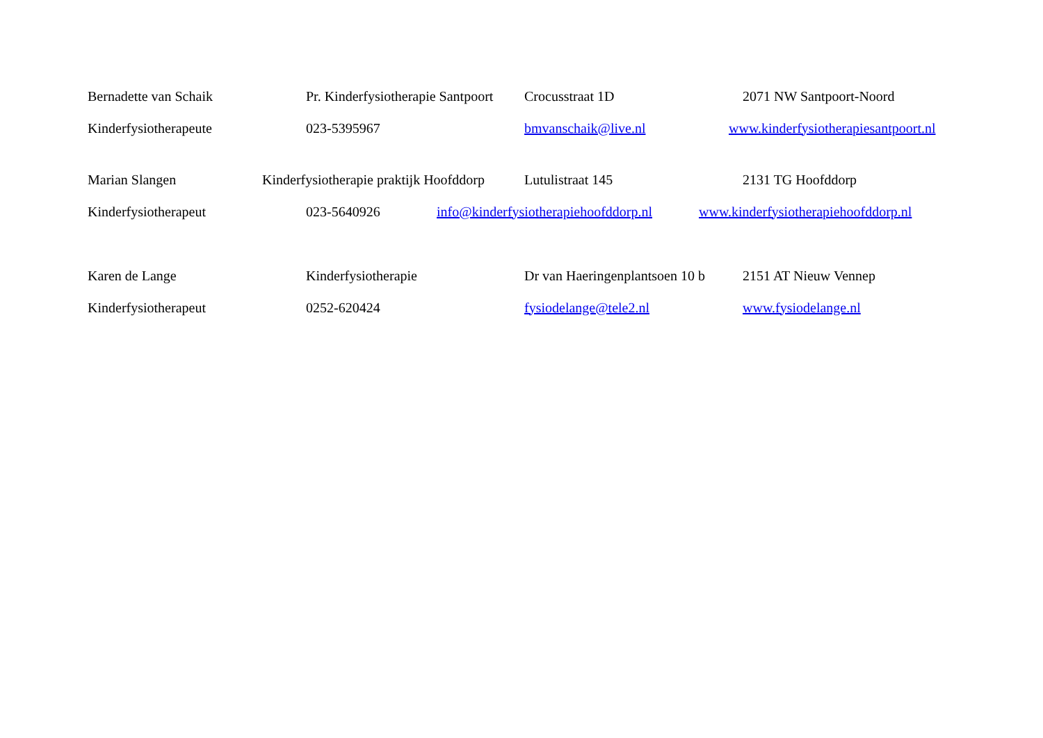Bernadette van Schaik Pr. Kinderfysiotherapie Santpoort Crocusstraat 1D 2071 NW Santpoort-Noord
Kinderfysiotherapeute 023-5395967 bmvanschaik@live.nl www.kinderfysiotherapiesantpoort.nl
Marian Slangen Kinderfysiotherapie praktijk Hoofddorp Lutulistraat 145 2131 TG Hoofddorp
Kinderfysiotherapeut 023-5640926 info@kinderfysiotherapiehoofddorp.nl www.kinderfysiotherapiehoofddorp.nl
Karen de Lange Kinderfysiotherapie Dr van Haeringenplantsoen 10 b 2151 AT Nieuw Vennep
Kinderfysiotherapeut 0252-620424 fysiodelange@tele2.nl www.fysiodelange.nl